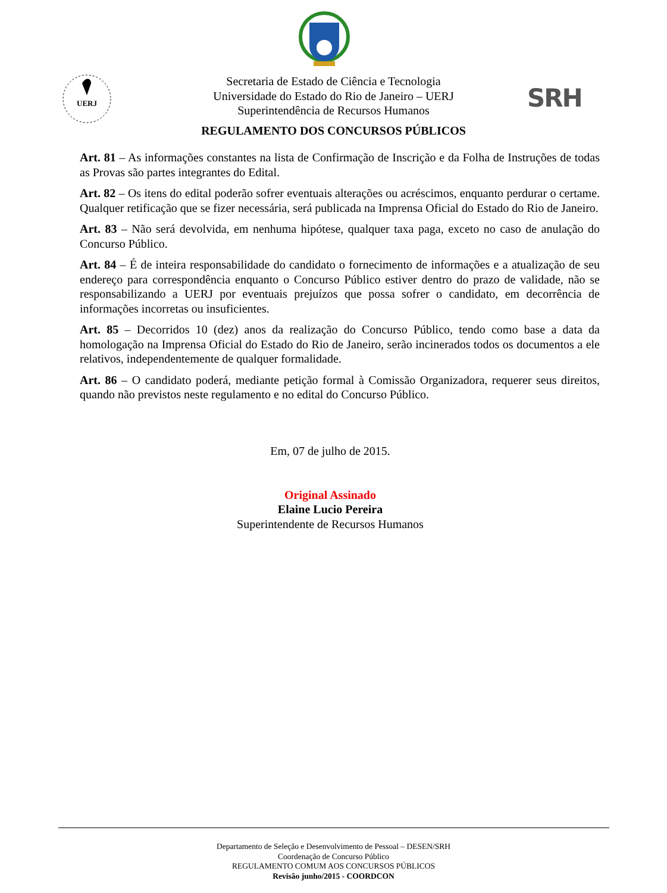UERJ
SRH
Secretaria de Estado de Ciência e Tecnologia
Universidade do Estado do Rio de Janeiro – UERJ
Superintendência de Recursos Humanos
REGULAMENTO DOS CONCURSOS PÚBLICOS
Art. 81 – As informações constantes na lista de Confirmação de Inscrição e da Folha de Instruções de todas as Provas são partes integrantes do Edital.
Art. 82 – Os itens do edital poderão sofrer eventuais alterações ou acréscimos, enquanto perdurar o certame. Qualquer retificação que se fizer necessária, será publicada na Imprensa Oficial do Estado do Rio de Janeiro.
Art. 83 – Não será devolvida, em nenhuma hipótese, qualquer taxa paga, exceto no caso de anulação do Concurso Público.
Art. 84 – É de inteira responsabilidade do candidato o fornecimento de informações e a atualização de seu endereço para correspondência enquanto o Concurso Público estiver dentro do prazo de validade, não se responsabilizando a UERJ por eventuais prejuízos que possa sofrer o candidato, em decorrência de informações incorretas ou insuficientes.
Art. 85 – Decorridos 10 (dez) anos da realização do Concurso Público, tendo como base a data da homologação na Imprensa Oficial do Estado do Rio de Janeiro, serão incinerados todos os documentos a ele relativos, independentemente de qualquer formalidade.
Art. 86 – O candidato poderá, mediante petição formal à Comissão Organizadora, requerer seus direitos, quando não previstos neste regulamento e no edital do Concurso Público.
Em, 07 de julho de 2015.
Original Assinado
Elaine Lucio Pereira
Superintendente de Recursos Humanos
Departamento de Seleção e Desenvolvimento de Pessoal – DESEN/SRH
Coordenação de Concurso Público
REGULAMENTO COMUM AOS CONCURSOS PÚBLICOS
Revisão junho/2015 - COORDCON